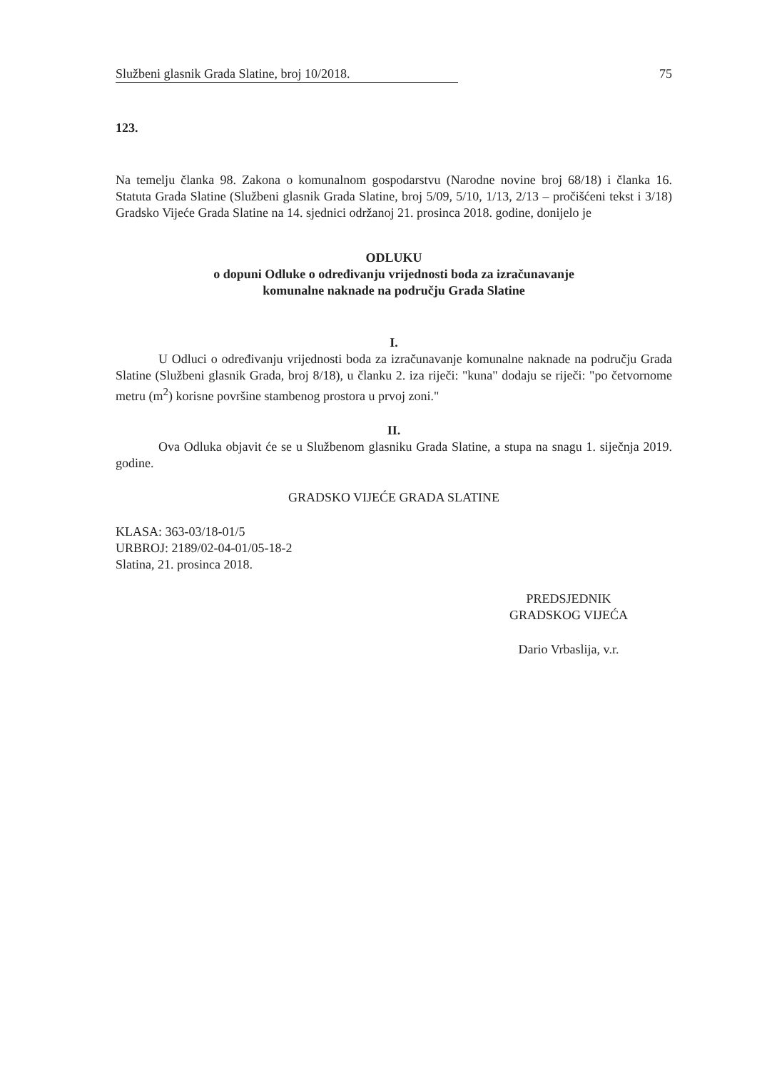Službeni glasnik Grada Slatine, broj 10/2018. 75
123.
Na temelju članka 98. Zakona o komunalnom gospodarstvu (Narodne novine broj 68/18) i članka 16. Statuta Grada Slatine (Službeni glasnik Grada Slatine, broj 5/09, 5/10, 1/13, 2/13 – pročišćeni tekst i 3/18) Gradsko Vijeće Grada Slatine na 14. sjednici održanoj 21. prosinca 2018. godine, donijelo je
ODLUKU
o dopuni Odluke o određivanju vrijednosti boda za izračunavanje
komunalne naknade na području Grada Slatine
I.
U Odluci o određivanju vrijednosti boda za izračunavanje komunalne naknade na području Grada Slatine (Službeni glasnik Grada, broj 8/18), u članku 2. iza riječi: "kuna" dodaju se riječi: "po četvornome metru (m<sup>2</sup>) korisne površine stambenog prostora u prvoj zoni."
II.
Ova Odluka objavit će se u Službenom glasniku Grada Slatine, a stupa na snagu 1. siječnja 2019. godine.
GRADSKO VIJEĆE GRADA SLATINE
KLASA: 363-03/18-01/5
URBROJ: 2189/02-04-01/05-18-2
Slatina, 21. prosinca 2018.
PREDSJEDNIK
GRADSKOG VIJEĆA
Dario Vrbaslija, v.r.